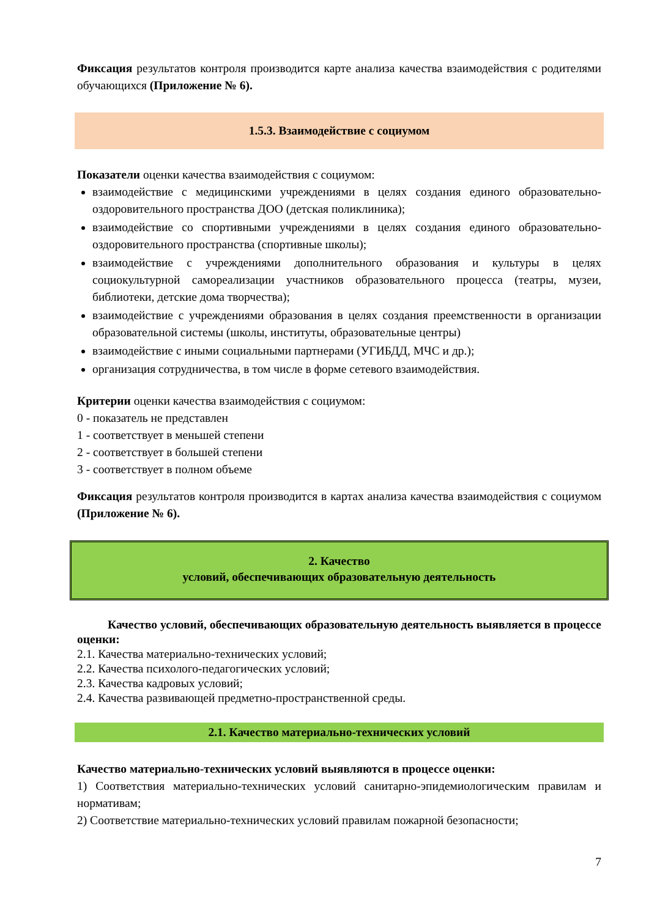Фиксация результатов контроля производится карте анализа качества взаимодействия с родителями обучающихся (Приложение № 6).
1.5.3. Взаимодействие с социумом
Показатели оценки качества взаимодействия с социумом:
взаимодействие с медицинскими учреждениями в целях создания единого образовательно-оздоровительного пространства ДОО (детская поликлиника);
взаимодействие со спортивными учреждениями в целях создания единого образовательно-оздоровительного пространства (спортивные школы);
взаимодействие с учреждениями дополнительного образования и культуры в целях социокультурной самореализации участников образовательного процесса (театры, музеи, библиотеки, детские дома творчества);
взаимодействие с учреждениями образования в целях создания преемственности в организации образовательной системы (школы, институты, образовательные центры)
взаимодействие с иными социальными партнерами (УГИБДД, МЧС и др.);
организация сотрудничества, в том числе в форме сетевого взаимодействия.
Критерии оценки качества взаимодействия с социумом:
0 - показатель не представлен
1 - соответствует в меньшей степени
2 - соответствует в большей степени
3 - соответствует в полном объеме
Фиксация результатов контроля производится в картах анализа качества взаимодействия с социумом (Приложение № 6).
2. Качество
условий, обеспечивающих образовательную деятельность
Качество условий, обеспечивающих образовательную деятельность выявляется в процессе оценки:
2.1. Качества материально-технических условий;
2.2. Качества психолого-педагогических условий;
2.3. Качества кадровых условий;
2.4. Качества развивающей предметно-пространственной среды.
2.1. Качество материально-технических условий
Качество материально-технических условий выявляются в процессе оценки:
1) Соответствия материально-технических условий санитарно-эпидемиологическим правилам и нормативам;
2) Соответствие материально-технических условий правилам пожарной безопасности;
7